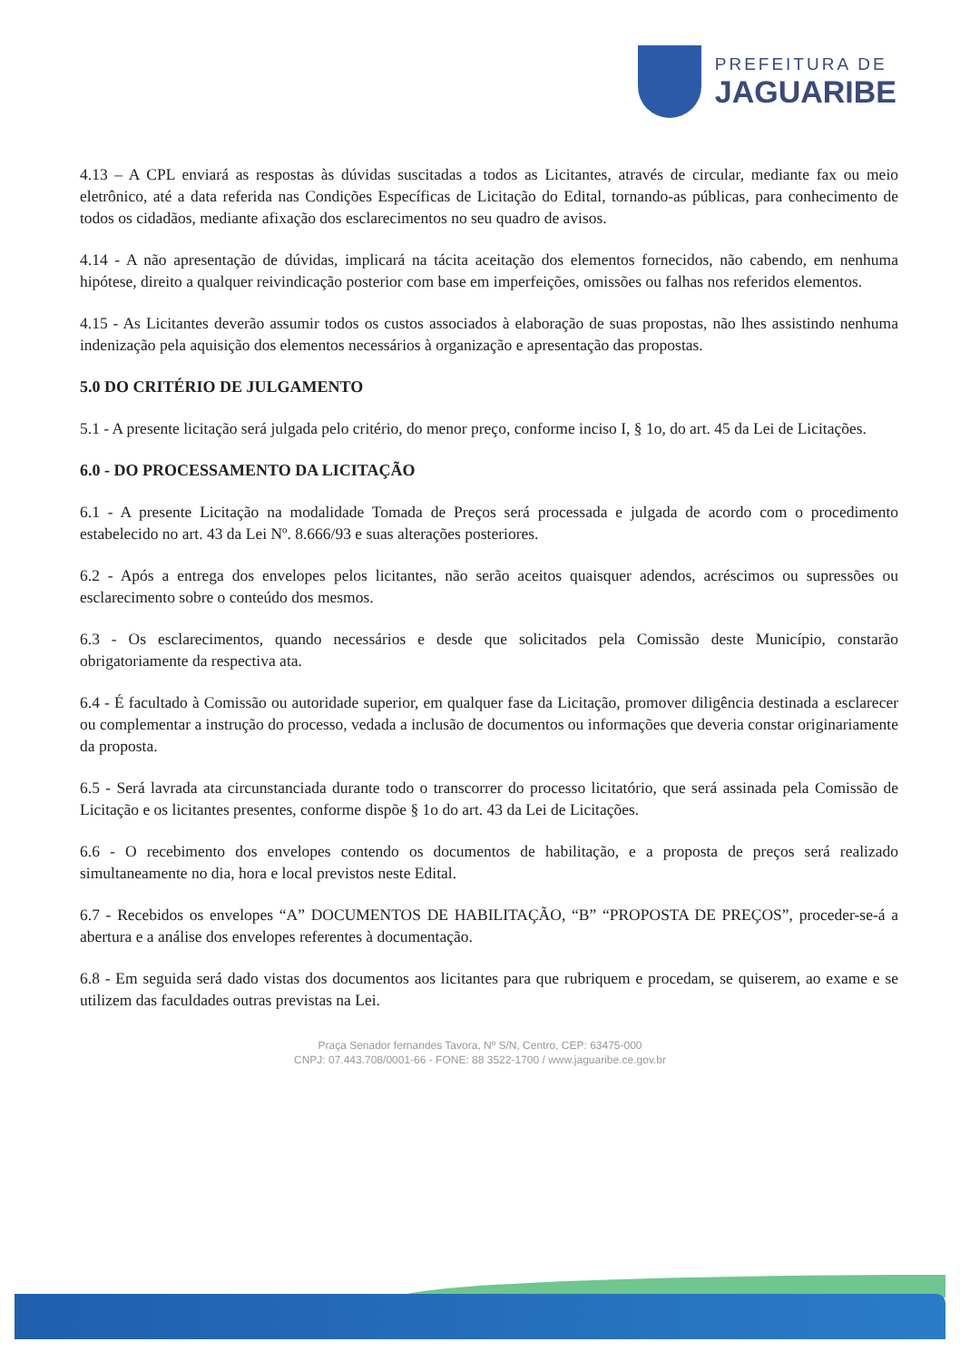PREFEITURA DE
JAGUARIBE
4.13 – A CPL enviará as respostas às dúvidas suscitadas a todos as Licitantes, através de circular, mediante fax ou meio eletrônico, até a data referida nas Condições Específicas de Licitação do Edital, tornando-as públicas, para conhecimento de todos os cidadãos, mediante afixação dos esclarecimentos no seu quadro de avisos.
4.14 - A não apresentação de dúvidas, implicará na tácita aceitação dos elementos fornecidos, não cabendo, em nenhuma hipótese, direito a qualquer reivindicação posterior com base em imperfeições, omissões ou falhas nos referidos elementos.
4.15 - As Licitantes deverão assumir todos os custos associados à elaboração de suas propostas, não lhes assistindo nenhuma indenização pela aquisição dos elementos necessários à organização e apresentação das propostas.
5.0 DO CRITÉRIO DE JULGAMENTO
5.1 - A presente licitação será julgada pelo critério, do menor preço, conforme inciso I, § 1o, do art. 45 da Lei de Licitações.
6.0 - DO PROCESSAMENTO DA LICITAÇÃO
6.1 - A presente Licitação na modalidade Tomada de Preços será processada e julgada de acordo com o procedimento estabelecido no art. 43 da Lei Nº. 8.666/93 e suas alterações posteriores.
6.2 - Após a entrega dos envelopes pelos licitantes, não serão aceitos quaisquer adendos, acréscimos ou supressões ou esclarecimento sobre o conteúdo dos mesmos.
6.3 - Os esclarecimentos, quando necessários e desde que solicitados pela Comissão deste Município, constarão obrigatoriamente da respectiva ata.
6.4 - É facultado à Comissão ou autoridade superior, em qualquer fase da Licitação, promover diligência destinada a esclarecer ou complementar a instrução do processo, vedada a inclusão de documentos ou informações que deveria constar originariamente da proposta.
6.5 - Será lavrada ata circunstanciada durante todo o transcorrer do processo licitatório, que será assinada pela Comissão de Licitação e os licitantes presentes, conforme dispõe § 1o do art. 43 da Lei de Licitações.
6.6 - O recebimento dos envelopes contendo os documentos de habilitação, e a proposta de preços será realizado simultaneamente no dia, hora e local previstos neste Edital.
6.7 - Recebidos os envelopes “A” DOCUMENTOS DE HABILITAÇÃO, “B” “PROPOSTA DE PREÇOS”, proceder-se-á a abertura e a análise dos envelopes referentes à documentação.
6.8 - Em seguida será dado vistas dos documentos aos licitantes para que rubriquem e procedam, se quiserem, ao exame e se utilizem das faculdades outras previstas na Lei.
Praça Senador fernandes Tavora, Nº S/N, Centro, CEP: 63475-000
CNPJ: 07.443.708/0001-66 - FONE: 88 3522-1700 / www.jaguaribe.ce.gov.br